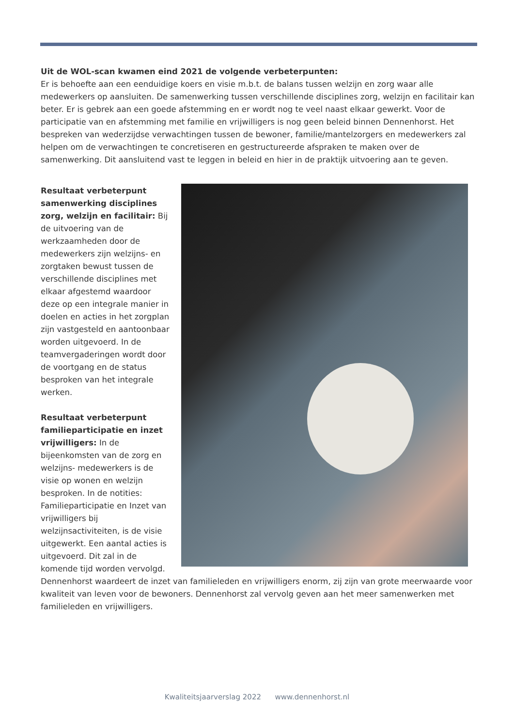Uit de WOL-scan kwamen eind 2021 de volgende verbeterpunten:
Er is behoefte aan een eenduidige koers en visie m.b.t. de balans tussen welzijn en zorg waar alle medewerkers op aansluiten. De samenwerking tussen verschillende disciplines zorg, welzijn en facilitair kan beter. Er is gebrek aan een goede afstemming en er wordt nog te veel naast elkaar gewerkt. Voor de participatie van en afstemming met familie en vrijwilligers is nog geen beleid binnen Dennenhorst. Het bespreken van wederzijdse verwachtingen tussen de bewoner, familie/mantelzorgers en medewerkers zal helpen om de verwachtingen te concretiseren en gestructureerde afspraken te maken over de samenwerking. Dit aansluitend vast te leggen in beleid en hier in de praktijk uitvoering aan te geven.
Resultaat verbeterpunt samenwerking disciplines zorg, welzijn en facilitair: Bij de uitvoering van de werkzaamheden door de medewerkers zijn welzijns- en zorgtaken bewust tussen de verschillende disciplines met elkaar afgestemd waardoor deze op een integrale manier in doelen en acties in het zorgplan zijn vastgesteld en aantoonbaar worden uitgevoerd. In de teamvergaderingen wordt door de voortgang en de status besproken van het integrale werken.
Resultaat verbeterpunt familieparticipatie en inzet vrijwilligers: In de bijeenkomsten van de zorg en welzijns- medewerkers is de visie op wonen en welzijn besproken. In de notities: Familieparticipatie en Inzet van vrijwilligers bij welzijnsactiviteiten, is de visie uitgewerkt. Een aantal acties is uitgevoerd. Dit zal in de komende tijd worden vervolgd. Dennenhorst waardeert de inzet van familieleden en vrijwilligers enorm, zij zijn van grote meerwaarde voor kwaliteit van leven voor de bewoners. Dennenhorst zal vervolg geven aan het meer samenwerken met familieleden en vrijwilligers.
Kwaliteitsjaarverslag 2022 www.dennenhorst.nl